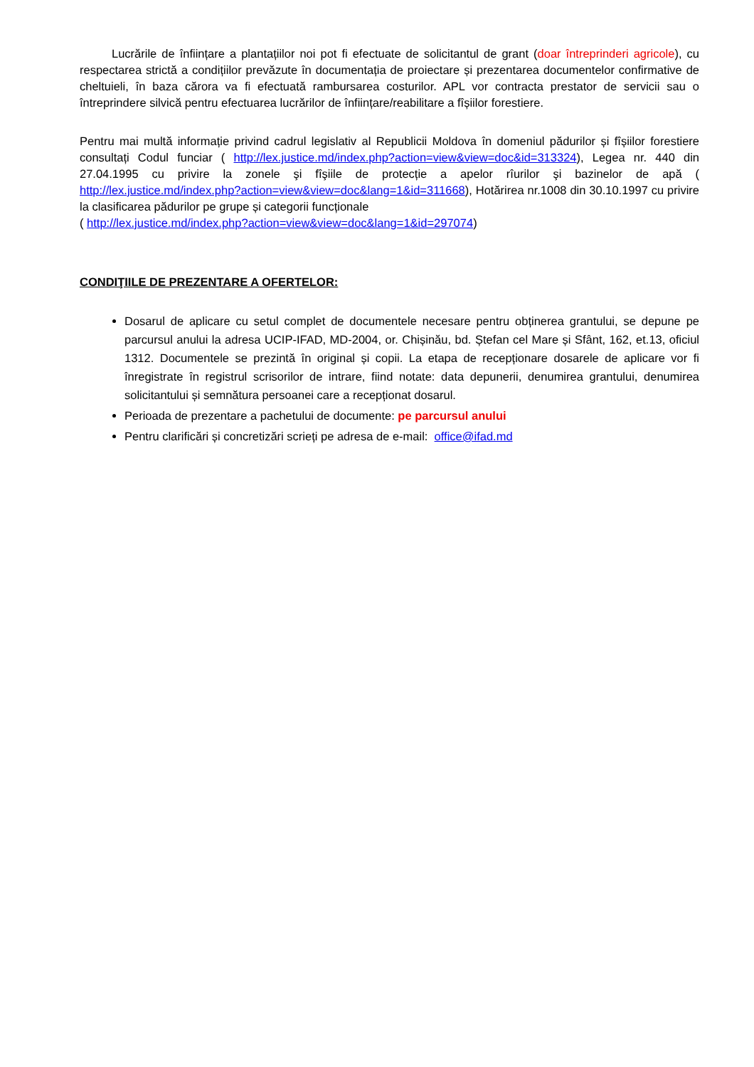Lucrările de înființare a plantațiilor noi pot fi efectuate de solicitantul de grant (doar întreprinderi agricole), cu respectarea strictă a condițiilor prevăzute în documentația de proiectare și prezentarea documentelor confirmative de cheltuieli, în baza cărora va fi efectuată rambursarea costurilor. APL vor contracta prestator de servicii sau o întreprindere silvică pentru efectuarea lucrărilor de înființare/reabilitare a fîșiilor forestiere.
Pentru mai multă informație privind cadrul legislativ al Republicii Moldova în domeniul pădurilor și fîșiilor forestiere consultați Codul funciar ( http://lex.justice.md/index.php?action=view&view=doc&id=313324), Legea nr. 440 din 27.04.1995 cu privire la zonele şi fîşiile de protecție a apelor rîurilor şi bazinelor de apă ( http://lex.justice.md/index.php?action=view&view=doc&lang=1&id=311668), Hotărirea nr.1008 din 30.10.1997 cu privire la clasificarea pădurilor pe grupe și categorii funcționale
( http://lex.justice.md/index.php?action=view&view=doc&lang=1&id=297074)
CONDIŢIILE DE PREZENTARE A OFERTELOR:
Dosarul de aplicare cu setul complet de documentele necesare pentru obținerea grantului, se depune pe parcursul anului la adresa UCIP-IFAD, MD-2004, or. Chișinău, bd. Ștefan cel Mare și Sfânt, 162, et.13, oficiul 1312. Documentele se prezintă în original și copii. La etapa de recepționare dosarele de aplicare vor fi înregistrate în registrul scrisorilor de intrare, fiind notate: data depunerii, denumirea grantului, denumirea solicitantului și semnătura persoanei care a recepționat dosarul.
Perioada de prezentare a pachetului de documente: pe parcursul anului
Pentru clarificări și concretizări scrieți pe adresa de e-mail: office@ifad.md